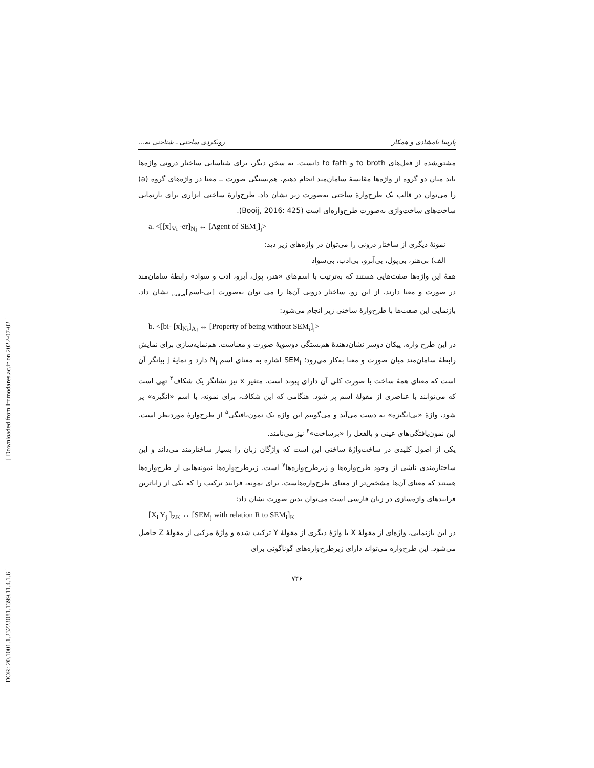[ Downloaded from lrr.modares.ac.ir on 2022-07-02 ]
[ DOR: 20.1001.1.23223081.1399.11.4.1.6 ]
پارسا بامشادی و همکار رویکردی ساختی ـ شناختی به...
مشتق‌شده از فعل‌های to broth و to fath دانست. به سخن دیگر، برای شناسایی ساختار درونی واژه‌ها باید میان دو گروه از واژه‌ها مقایسهٔ سامان‌مند انجام دهیم. هم‌بستگی صورت ــ معنا در واژه‌های گروه (a) را می‌توان در قالب یک طرح‌وارهٔ ساختی به‌صورت زیر نشان داد. طرح‌وارهٔ ساختی ابزاری برای بازنمایی ساخت‌های ساخت‌واژی به‌صورت طرح‌واره‌ای است (Booij, 2016: 425).
a. <[[x]<sub>Vi</sub> -er]<sub>Nj</sub> ↔ [Agent of SEM<sub>i</sub>]<sub>j</sub>>
نمونهٔ دیگری از ساختار درونی را می‌توان در واژه‌های زیر دید:
الف) بی‌هنر، بی‌پول، بی‌آبرو، بی‌ادب، بی‌سواد
همهٔ این واژه‌ها صفت‌هایی هستند که به‌ترتیب با اسم‌های «هنر، پول، آبرو، ادب و سواد» رابطهٔ سامان‌مند در صورت و معنا دارند. از این رو، ساختار درونی آن‌ها را می توان به‌صورت [بی‑اسم]<sub>صفت</sub> نشان داد. بازنمایی این صفت‌ها با طرح‌وارهٔ ساختی زیر انجام می‌شود:
b. <[bi- [x]<sub>Ni</sub>]<sub>Aj</sub> ↔ [Property of being without SEM<sub>i</sub>]<sub>j</sub>>
در این طرح واره، پیکان دوسر نشان‌دهندهٔ هم‌بستگی دوسویهٔ صورت و معناست. هم‌نمایه‌سازی برای نمایش رابطهٔ سامان‌مند میان صورت و معنا به‌کار می‌رود؛ SEM<sub>i</sub> اشاره به معنای اسم N<sub>i</sub> دارد و نمایهٔ j بیانگر آن است که معنای همهٔ ساخت با صورت کلی آن دارای پیوند است. متغیر x نیز نشانگر یک شکاف<sup>۴</sup> تهی است که می‌توانند با عناصری از مقولهٔ اسم پر شود. هنگامی که این شکاف، برای نمونه، با اسم «انگیزه» پر شود، واژهٔ «بی‌انگیزه» به دست می‌آید و می‌گوییم این واژه یک نمون‌یافتگی<sup>۵</sup> از طرح‌وارهٔ موردنظر است. این نمون‌یافتگی‌های عینی و بالفعل را «برساخت»<sup>۶</sup> نیز می‌نامند.
یکی از اصول کلیدی در ساخت‌واژهٔ ساختی این است که واژگان زبان را بسیار ساختارمند می‌داند و این ساختارمندی ناشی از وجود طرح‌واره‌ها و زیرطرح‌واره‌ها<sup>۷</sup> است. زیرطرح‌واره‌ها نمونه‌هایی از طرح‌واره‌ها هستند که معنای آن‌ها مشخص‌تر از معنای طرح‌واره‌هاست. برای نمونه، فرایند ترکیب را که یکی از زایاترین فرایندهای واژه‌سازی در زبان فارسی است می‌توان بدین صورت نشان داد:
[X<sub>i</sub> Y<sub>j</sub> ]<sub>ZK</sub> ↔ [SEM<sub>j</sub> with relation R to SEM<sub>i</sub>]<sub>K</sub>
در این بازنمایی، واژه‌ای از مقولهٔ X با واژهٔ دیگری از مقولهٔ Y ترکیب شده و واژهٔ مرکبی از مقولهٔ Z حاصل می‌شود. این طرح‌واره می‌تواند دارای زیرطرح‌واره‌های گوناگونی برای
۷۴۶